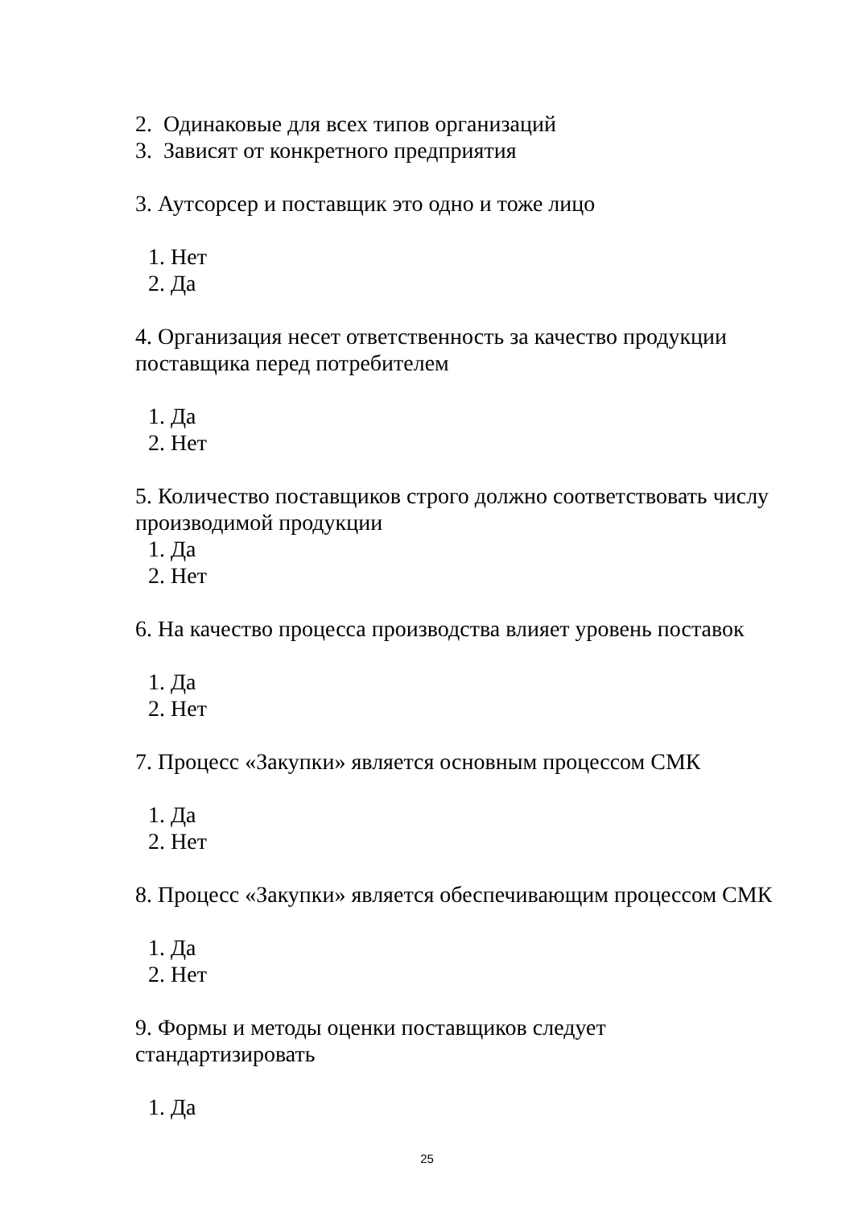2. Одинаковые для всех типов организаций
3. Зависят от конкретного предприятия
3. Аутсорсер и поставщик это одно и тоже лицо
1. Нет
2. Да
4. Организация несет ответственность за качество продукции поставщика перед потребителем
1. Да
2. Нет
5. Количество поставщиков строго должно соответствовать числу производимой продукции
1. Да
2. Нет
6. На качество процесса производства влияет уровень поставок
1. Да
2. Нет
7. Процесс «Закупки» является основным процессом СМК
1. Да
2. Нет
8. Процесс «Закупки» является обеспечивающим процессом СМК
1. Да
2. Нет
9. Формы и методы оценки поставщиков следует
стандартизировать
1. Да
25